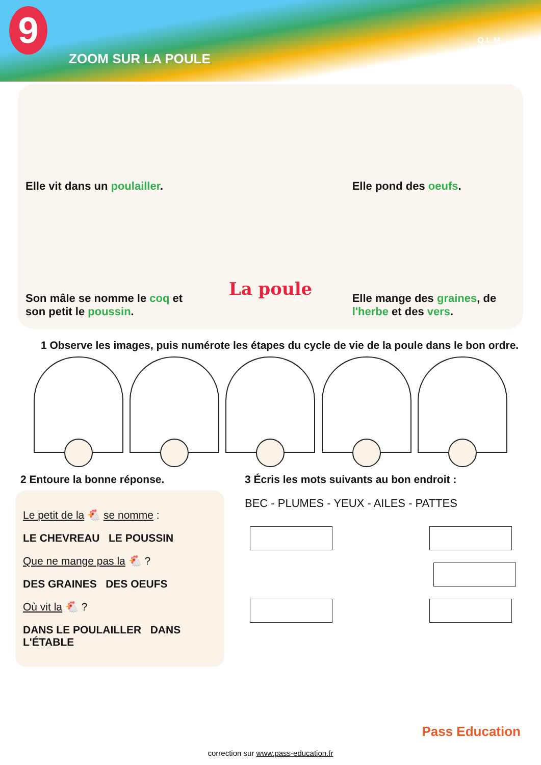9
ZOOM SUR LA POULE
Q.L.M
Elle vit dans un poulailler.
Son mâle se nomme le coq et son petit le poussin.
La poule
Elle pond des oeufs.
Elle mange des graines, de l'herbe et des vers.
1 Observe les images, puis numérote les étapes du cycle de vie de la poule dans le bon ordre.
2 Entoure la bonne réponse.
Le petit de la 🐔 se nomme :
LE CHEVREAU LE POUSSIN
Que ne mange pas la 🐔 ?
DES GRAINES DES OEUFS
Où vit la 🐔 ?
DANS LE POULAILLER DANS L'ÉTABLE
3 Écris les mots suivants au bon endroit :
BEC - PLUMES - YEUX - AILES - PATTES
correction sur www.pass-education.fr
Pass Education